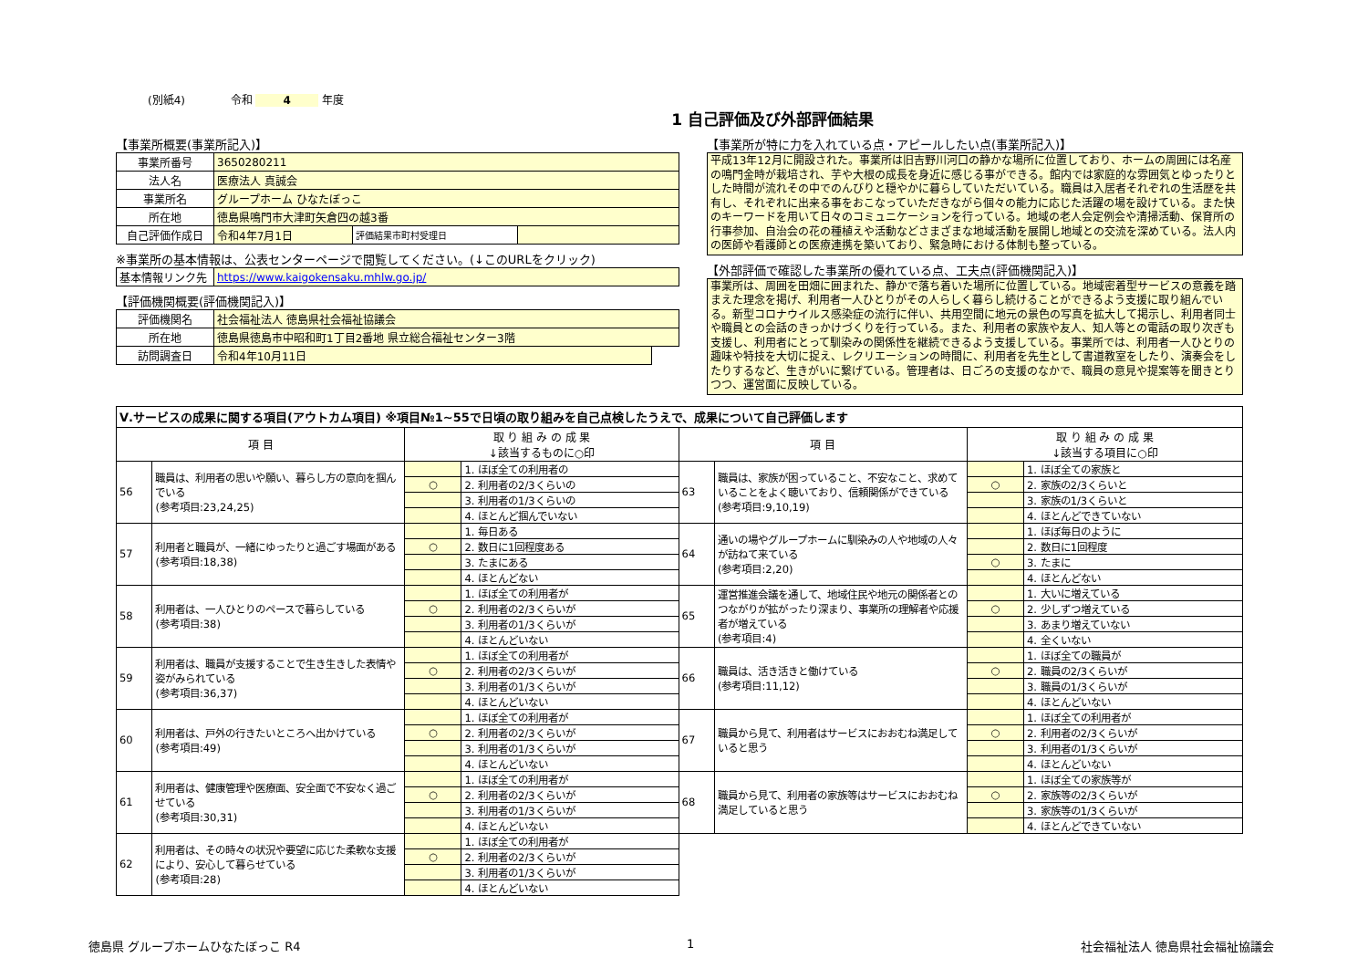(別紙4) 令和 4 年度
1 自己評価及び外部評価結果
【事業所概要(事業所記入)】
| 事業所番号 | 3650280211 | | |
| 法人名 | 医療法人 真誠会 | | |
| 事業所名 | グループホーム ひなたぼっこ | | |
| 所在地 | 徳島県鳴門市大津町矢倉四の越3番 | | |
| 自己評価作成日 | 令和4年7月1日 | 評価結果市町村受理日 | |
※事業所の基本情報は、公表センターページで閲覧してください。(↓このURLをクリック)
| 基本情報リンク先 | https://www.kaigokensaku.mhlw.go.jp/ |
【評価機関概要(評価機関記入)】
| 評価機関名 | 社会福祉法人 徳島県社会福祉協議会 | |
| 所在地 | 徳島県徳島市中昭和町1丁目2番地 県立総合福祉センター3階 | |
| 訪問調査日 | 令和4年10月11日 | |
【事業所が特に力を入れている点・アピールしたい点(事業所記入)】
平成13年12月に開設された。事業所は旧吉野川河口の静かな場所に位置しており、ホームの周囲には名産の鳴門金時が栽培され、芋や大根の成長を身近に感じる事ができる。館内では家庭的な雰囲気とゆったりとした時間が流れその中でのんびりと穏やかに暮らしていただいている。職員は入居者それぞれの生活歴を共有し、それぞれに出来る事をおこなっていただきながら個々の能力に応じた活躍の場を設けている。また快のキーワードを用いて日々のコミュニケーションを行っている。地域の老人会定例会や清掃活動、保育所の行事参加、自治会の花の種植えや活動などさまざまな地域活動を展開し地域との交流を深めている。法人内の医師や看護師との医療連携を築いており、緊急時における体制も整っている。
【外部評価で確認した事業所の優れている点、工夫点(評価機関記入)】
事業所は、周囲を田畑に囲まれた、静かで落ち着いた場所に位置している。地域密着型サービスの意義を踏まえた理念を掲げ、利用者一人ひとりがその人らしく暮らし続けることができるよう支援に取り組んでいる。新型コロナウイルス感染症の流行に伴い、共用空間に地元の景色の写真を拡大して掲示し、利用者同士や職員との会話のきっかけづくりを行っている。また、利用者の家族や友人、知人等との電話の取り次ぎも支援し、利用者にとって馴染みの関係性を継続できるよう支援している。事業所では、利用者一人ひとりの趣味や特技を大切に捉え、レクリエーションの時間に、利用者を先生として書道教室をしたり、演奏会をしたりするなど、生きがいに繋げている。管理者は、日ごろの支援のなかで、職員の意見や提案等を聞きとりつつ、運営面に反映している。
| Ⅴ.サービスの成果に関する項目(アウトカム項目) ※項目№1~55で日頃の取り組みを自己点検したうえで、成果について自己評価します | | | | | | | |
| 項 目 | | 取 り 組 み の 成 果 ↓該当するものに○印 | | 項 目 | | 取 り 組 み の 成 果 ↓該当する項目に○印 | |
| 56 | 職員は、利用者の思いや願い、暮らし方の意向を掴んでいる (参考項目:23,24,25) | | 1. ほぼ全ての利用者の | 63 | 職員は、家族が困っていること、不安なこと、求めていることをよく聴いており、信頼関係ができている (参考項目:9,10,19) | | 1. ほぼ全ての家族と |
| | | ○ | 2. 利用者の2/3くらいの | | | ○ | 2. 家族の2/3くらいと |
| | | | 3. 利用者の1/3くらいの | | | | 3. 家族の1/3くらいと |
| | | | 4. ほとんど掴んでいない | | | | 4. ほとんどできていない |
| 57 | 利用者と職員が、一緒にゆったりと過ごす場面がある (参考項目:18,38) | | 1. 毎日ある | 64 | 通いの場やグループホームに馴染みの人や地域の人々が訪ねて来ている (参考項目:2,20) | | 1. ほぼ毎日のように |
| | | ○ | 2. 数日に1回程度ある | | | | 2. 数日に1回程度 |
| | | | 3. たまにある | | | ○ | 3. たまに |
| | | | 4. ほとんどない | | | | 4. ほとんどない |
| 58 | 利用者は、一人ひとりのペースで暮らしている (参考項目:38) | | 1. ほぼ全ての利用者が | 65 | 運営推進会議を通して、地域住民や地元の関係者とのつながりが拡がったり深まり、事業所の理解者や応援者が増えている (参考項目:4) | | 1. 大いに増えている |
| | | ○ | 2. 利用者の2/3くらいが | | | ○ | 2. 少しずつ増えている |
| | | | 3. 利用者の1/3くらいが | | | | 3. あまり増えていない |
| | | | 4. ほとんどいない | | | | 4. 全くいない |
| 59 | 利用者は、職員が支援することで生き生きした表情や姿がみられている (参考項目:36,37) | | 1. ほぼ全ての利用者が | 66 | 職員は、活き活きと働けている (参考項目:11,12) | | 1. ほぼ全ての職員が |
| | | ○ | 2. 利用者の2/3くらいが | | | ○ | 2. 職員の2/3くらいが |
| | | | 3. 利用者の1/3くらいが | | | | 3. 職員の1/3くらいが |
| | | | 4. ほとんどいない | | | | 4. ほとんどいない |
| 60 | 利用者は、戸外の行きたいところへ出かけている (参考項目:49) | | 1. ほぼ全ての利用者が | 67 | 職員から見て、利用者はサービスにおおむね満足していると思う | | 1. ほぼ全ての利用者が |
| | | ○ | 2. 利用者の2/3くらいが | | | ○ | 2. 利用者の2/3くらいが |
| | | | 3. 利用者の1/3くらいが | | | | 3. 利用者の1/3くらいが |
| | | | 4. ほとんどいない | | | | 4. ほとんどいない |
| 61 | 利用者は、健康管理や医療面、安全面で不安なく過ごせている (参考項目:30,31) | | 1. ほぼ全ての利用者が | 68 | 職員から見て、利用者の家族等はサービスにおおむね満足していると思う | | 1. ほぼ全ての家族等が |
| | | ○ | 2. 利用者の2/3くらいが | | | ○ | 2. 家族等の2/3くらいが |
| | | | 3. 利用者の1/3くらいが | | | | 3. 家族等の1/3くらいが |
| | | | 4. ほとんどいない | | | | 4. ほとんどできていない |
| 62 | 利用者は、その時々の状況や要望に応じた柔軟な支援により、安心して暮らせている (参考項目:28) | | 1. ほぼ全ての利用者が | | | | |
| | | ○ | 2. 利用者の2/3くらいが | | | | |
| | | | 3. 利用者の1/3くらいが | | | | |
| | | | 4. ほとんどいない | | | | |
徳島県 グループホームひなたぼっこ R4 1 社会福祉法人 徳島県社会福祉協議会